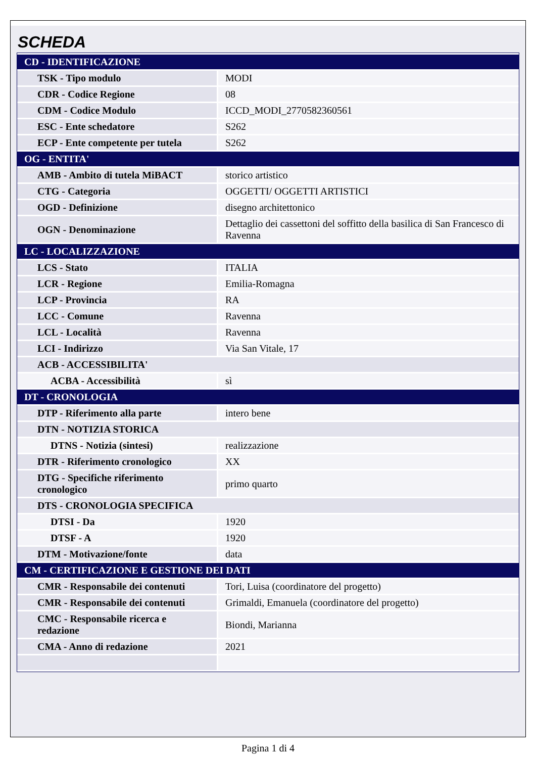SCHEDA
| CD - IDENTIFICAZIONE | |
| TSK - Tipo modulo | MODI |
| CDR - Codice Regione | 08 |
| CDM - Codice Modulo | ICCD_MODI_2770582360561 |
| ESC - Ente schedatore | S262 |
| ECP - Ente competente per tutela | S262 |
| OG - ENTITA' | |
| AMB - Ambito di tutela MiBACT | storico artistico |
| CTG - Categoria | OGGETTI/ OGGETTI ARTISTICI |
| OGD - Definizione | disegno architettonico |
| OGN - Denominazione | Dettaglio dei cassettoni del soffitto della basilica di San Francesco di Ravenna |
| LC - LOCALIZZAZIONE | |
| LCS - Stato | ITALIA |
| LCR - Regione | Emilia-Romagna |
| LCP - Provincia | RA |
| LCC - Comune | Ravenna |
| LCL - Località | Ravenna |
| LCI - Indirizzo | Via San Vitale, 17 |
| ACB - ACCESSIBILITA' | |
| ACBA - Accessibilità | sì |
| DT - CRONOLOGIA | |
| DTP - Riferimento alla parte | intero bene |
| DTN - NOTIZIA STORICA | |
| DTNS - Notizia (sintesi) | realizzazione |
| DTR - Riferimento cronologico | XX |
| DTG - Specifiche riferimento cronologico | primo quarto |
| DTS - CRONOLOGIA SPECIFICA | |
| DTSI - Da | 1920 |
| DTSF - A | 1920 |
| DTM - Motivazione/fonte | data |
| CM - CERTIFICAZIONE E GESTIONE DEI DATI | |
| CMR - Responsabile dei contenuti | Tori, Luisa (coordinatore del progetto) |
| CMR - Responsabile dei contenuti | Grimaldi, Emanuela (coordinatore del progetto) |
| CMC - Responsabile ricerca e redazione | Biondi, Marianna |
| CMA - Anno di redazione | 2021 |
Pagina 1 di 4